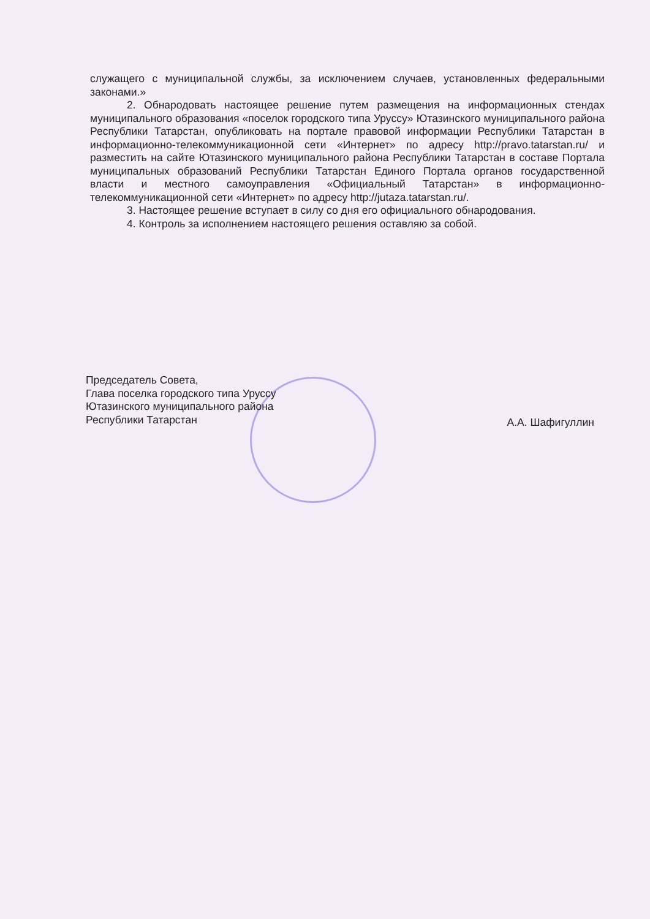служащего с муниципальной службы, за исключением случаев, установленных федеральными законами.»
2. Обнародовать настоящее решение путем размещения на информационных стендах муниципального образования «поселок городского типа Уруссу» Ютазинского муниципального района Республики Татарстан, опубликовать на портале правовой информации Республики Татарстан в информационно-телекоммуникационной сети «Интернет» по адресу http://pravo.tatarstan.ru/ и разместить на сайте Ютазинского муниципального района Республики Татарстан в составе Портала муниципальных образований Республики Татарстан Единого Портала органов государственной власти и местного самоуправления «Официальный Татарстан» в информационно-телекоммуникационной сети «Интернет» по адресу http://jutaza.tatarstan.ru/.
3. Настоящее решение вступает в силу со дня его официального обнародования.
4. Контроль за исполнением настоящего решения оставляю за собой.
Председатель Совета,
Глава поселка городского типа Уруссу
Ютазинского муниципального района
Республики Татарстан
А.А. Шафигуллин